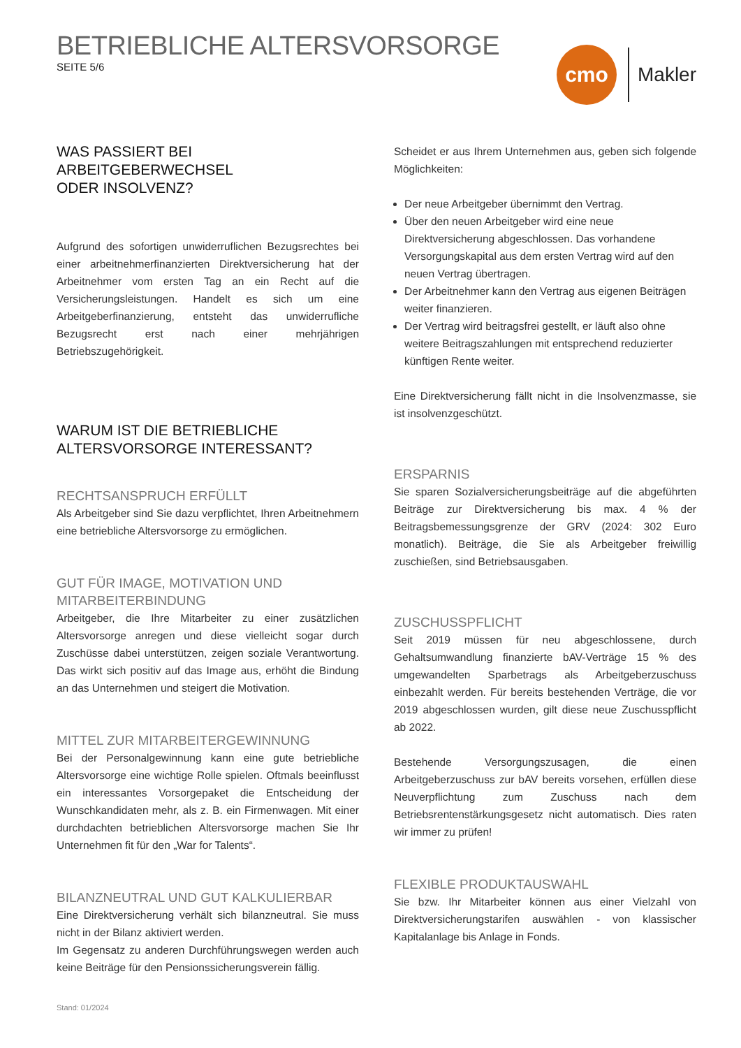BETRIEBLICHE ALTERSVORSORGE
SEITE 5/6
cmo
Makler
WAS PASSIERT BEI ARBEITGEBERWECHSEL
ODER INSOLVENZ?
Aufgrund des sofortigen unwiderruflichen Bezugsrechtes bei einer arbeitnehmerfinanzierten Direktversicherung hat der Arbeitnehmer vom ersten Tag an ein Recht auf die Versicherungsleistungen. Handelt es sich um eine Arbeitgeberfinanzierung, entsteht das unwiderrufliche Bezugsrecht erst nach einer mehrjährigen Betriebszugehörigkeit.
WARUM IST DIE BETRIEBLICHE
ALTERSVORSORGE INTERESSANT?
RECHTSANSPRUCH ERFÜLLT
Als Arbeitgeber sind Sie dazu verpflichtet, Ihren Arbeitnehmern eine betriebliche Altersvorsorge zu ermöglichen.
GUT FÜR IMAGE, MOTIVATION UND MITARBEITERBINDUNG
Arbeitgeber, die Ihre Mitarbeiter zu einer zusätzlichen Altersvorsorge anregen und diese vielleicht sogar durch Zuschüsse dabei unterstützen, zeigen soziale Verantwortung. Das wirkt sich positiv auf das Image aus, erhöht die Bindung an das Unternehmen und steigert die Motivation.
MITTEL ZUR MITARBEITERGEWINNUNG
Bei der Personalgewinnung kann eine gute betriebliche Altersvorsorge eine wichtige Rolle spielen. Oftmals beeinflusst ein interessantes Vorsorgepaket die Entscheidung der Wunschkandidaten mehr, als z. B. ein Firmenwagen. Mit einer durchdachten betrieblichen Altersvorsorge machen Sie Ihr Unternehmen fit für den „War for Talents“.
BILANZNEUTRAL UND GUT KALKULIERBAR
Eine Direktversicherung verhält sich bilanzneutral. Sie muss nicht in der Bilanz aktiviert werden.
Im Gegensatz zu anderen Durchführungswegen werden auch keine Beiträge für den Pensionssicherungsverein fällig.
Scheidet er aus Ihrem Unternehmen aus, geben sich folgende Möglichkeiten:
Der neue Arbeitgeber übernimmt den Vertrag.
Über den neuen Arbeitgeber wird eine neue Direktversicherung abgeschlossen. Das vorhandene Versorgungskapital aus dem ersten Vertrag wird auf den neuen Vertrag übertragen.
Der Arbeitnehmer kann den Vertrag aus eigenen Beiträgen weiter finanzieren.
Der Vertrag wird beitragsfrei gestellt, er läuft also ohne weitere Beitragszahlungen mit entsprechend reduzierter künftigen Rente weiter.
Eine Direktversicherung fällt nicht in die Insolvenzmasse, sie ist insolvenzgeschützt.
ERSPARNIS
Sie sparen Sozialversicherungsbeiträge auf die abgeführten Beiträge zur Direktversicherung bis max. 4 % der Beitragsbemessungsgrenze der GRV (2024: 302 Euro monatlich). Beiträge, die Sie als Arbeitgeber freiwillig zuschießen, sind Betriebsausgaben.
ZUSCHUSSPFLICHT
Seit 2019 müssen für neu abgeschlossene, durch Gehaltsumwandlung finanzierte bAV-Verträge 15 % des umgewandelten Sparbetrags als Arbeitgeberzuschuss einbezahlt werden. Für bereits bestehenden Verträge, die vor 2019 abgeschlossen wurden, gilt diese neue Zuschusspflicht ab 2022.
Bestehende Versorgungszusagen, die einen Arbeitgeberzuschuss zur bAV bereits vorsehen, erfüllen diese Neuverpflichtung zum Zuschuss nach dem Betriebsrentenstärkungsgesetz nicht automatisch. Dies raten wir immer zu prüfen!
FLEXIBLE PRODUKTAUSWAHL
Sie bzw. Ihr Mitarbeiter können aus einer Vielzahl von Direktversicherungstarifen auswählen - von klassischer Kapitalanlage bis Anlage in Fonds.
Stand: 01/2024